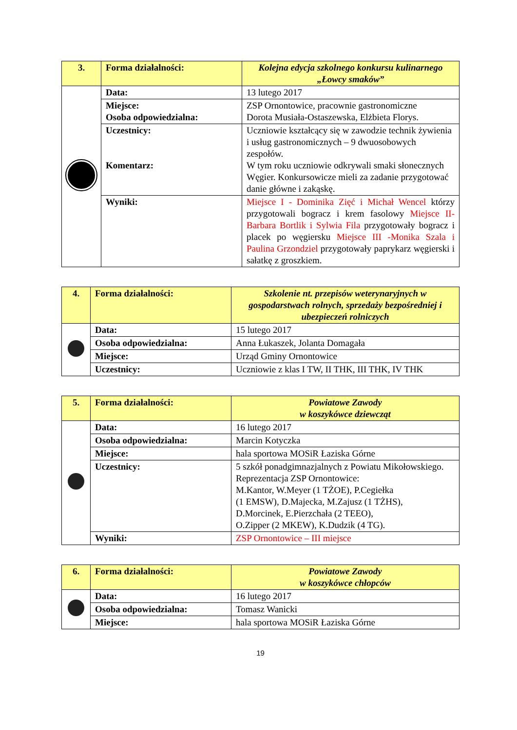| 3. | Forma działalności: | Kolejna edycja szkolnego konkursu kulinarnego „Łowcy smaków” |
| | Data: | 13 lutego 2017 |
| | Miejsce: Osoba odpowiedzialna: | ZSP Ornontowice, pracownie gastronomiczne Dorota Musiała-Ostaszewska, Elżbieta Florys. |
| | Uczestnicy: Komentarz: | Uczniowie kształcący się w zawodzie technik żywienia i usług gastronomicznych – 9 dwuosobowych zespołów. W tym roku uczniowie odkrywali smaki słonecznych Węgier. Konkursowicze mieli za zadanie przygotować danie główne i zakąskę. |
| | Wyniki: | Miejsce I - Dominika Zięć i Michał Wencel którzy przygotowali bogracz i krem fasolowy Miejsce II-Barbara Bortlik i Sylwia Fila przygotowały bogracz i placek po węgiersku Miejsce III -Monika Szala i Paulina Grzondziel przygotowały paprykarz węgierski i sałatkę z groszkiem. |
| 4. | Forma działalności: | Szkolenie nt. przepisów weterynaryjnych w gospodarstwach rolnych, sprzedaży bezpośredniej i ubezpieczeń rolniczych |
| | Data: | 15 lutego 2017 |
| | Osoba odpowiedzialna: | Anna Łukaszek, Jolanta Domagała |
| | Miejsce: | Urząd Gminy Ornontowice |
| | Uczestnicy: | Uczniowie z klas I TW, II THK, III THK, IV THK |
| 5. | Forma działalności: | Powiatowe Zawody w koszykówce dziewcząt |
| | Data: | 16 lutego 2017 |
| | Osoba odpowiedzialna: | Marcin Kotyczka |
| | Miejsce: | hala sportowa MOSiR Łaziska Górne |
| | Uczestnicy: | 5 szkół ponadgimnazjalnych z Powiatu Mikołowskiego. Reprezentacja ZSP Ornontowice: M.Kantor, W.Meyer (1 TŻOE), P.Cegiełka (1 EMSW), D.Majecka, M.Zajusz (1 TŻHS), D.Morcinek, E.Pierzchała (2 TEEO), O.Zipper (2 MKEW), K.Dudzik (4 TG). |
| | Wyniki: | ZSP Ornontowice – III miejsce |
| 6. | Forma działalności: | Powiatowe Zawody w koszykówce chłopców |
| | Data: | 16 lutego 2017 |
| | Osoba odpowiedzialna: | Tomasz Wanicki |
| | Miejsce: | hala sportowa MOSiR Łaziska Górne |
19